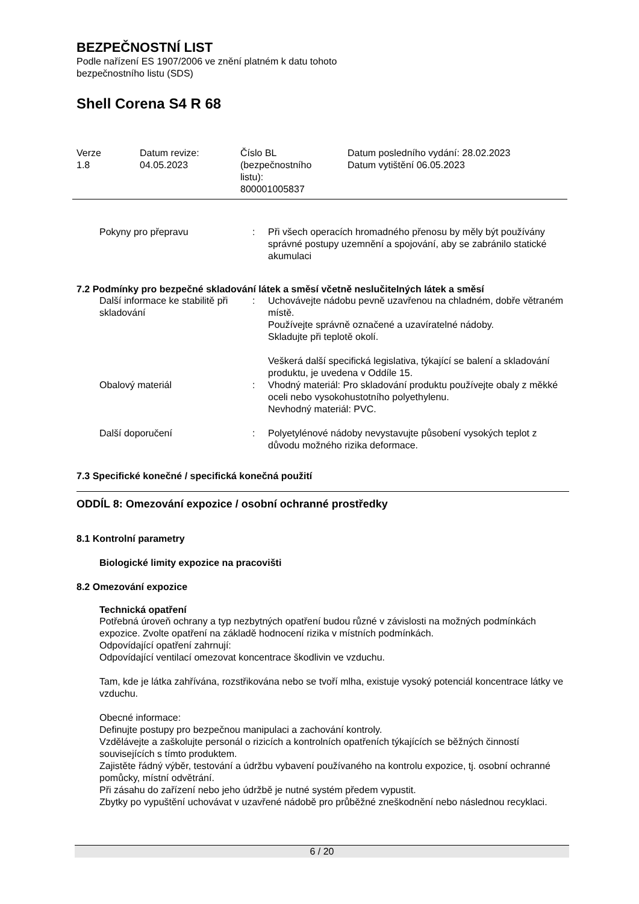BEZPEČNOSTNÍ LIST
Podle nařízení ES 1907/2006 ve znění platném k datu tohoto
bezpečnostního listu (SDS)
Shell Corena S4 R 68
| Verze 1.8 | Datum revize: 04.05.2023 | Číslo BL (bezpečnostního listu): 800001005837 | Datum posledního vydání: 28.02.2023 Datum vytištění 06.05.2023 |
| Pokyny pro přepravu | : | Při všech operacích hromadného přenosu by měly být používány správné postupy uzemnění a spojování, aby se zabránilo statické akumulaci |
7.2 Podmínky pro bezpečné skladování látek a směsí včetně neslučitelných látek a směsí
| Další informace ke stabilitě při skladování | : | Uchovávejte nádobu pevně uzavřenou na chladném, dobře větraném místě. Používejte správně označené a uzavíratelné nádoby. Skladujte při teplotě okolí. Veškerá další specifická legislativa, týkající se balení a skladování produktu, je uvedena v Oddíle 15. |
| Obalový materiál | : | Vhodný materiál: Pro skladování produktu používejte obaly z měkké oceli nebo vysokohustotního polyethylenu. Nevhodný materiál: PVC. |
| Další doporučení | : | Polyetylénové nádoby nevystavujte působení vysokých teplot z důvodu možného rizika deformace. |
7.3 Specifické konečné / specifická konečná použití
ODDÍL 8: Omezování expozice / osobní ochranné prostředky
8.1 Kontrolní parametry
Biologické limity expozice na pracovišti
8.2 Omezování expozice
Technická opatření
Potřebná úroveň ochrany a typ nezbytných opatření budou různé v závislosti na možných podmínkách expozice. Zvolte opatření na základě hodnocení rizika v místních podmínkách.
Odpovídající opatření zahrnují:
Odpovídající ventilací omezovat koncentrace škodlivin ve vzduchu.
Tam, kde je látka zahřívána, rozstřikována nebo se tvoří mlha, existuje vysoký potenciál koncentrace látky ve vzduchu.
Obecné informace:
Definujte postupy pro bezpečnou manipulaci a zachování kontroly.
Vzdělávejte a zaškolujte personál o rizicích a kontrolních opatřeních týkajících se běžných činností souvisejících s tímto produktem.
Zajistěte řádný výběr, testování a údržbu vybavení používaného na kontrolu expozice, tj. osobní ochranné pomůcky, místní odvětrání.
Při zásahu do zařízení nebo jeho údržbě je nutné systém předem vypustit.
Zbytky po vypuštění uchovávat v uzavřené nádobě pro průběžné zneškodnění nebo následnou recyklaci.
6 / 20